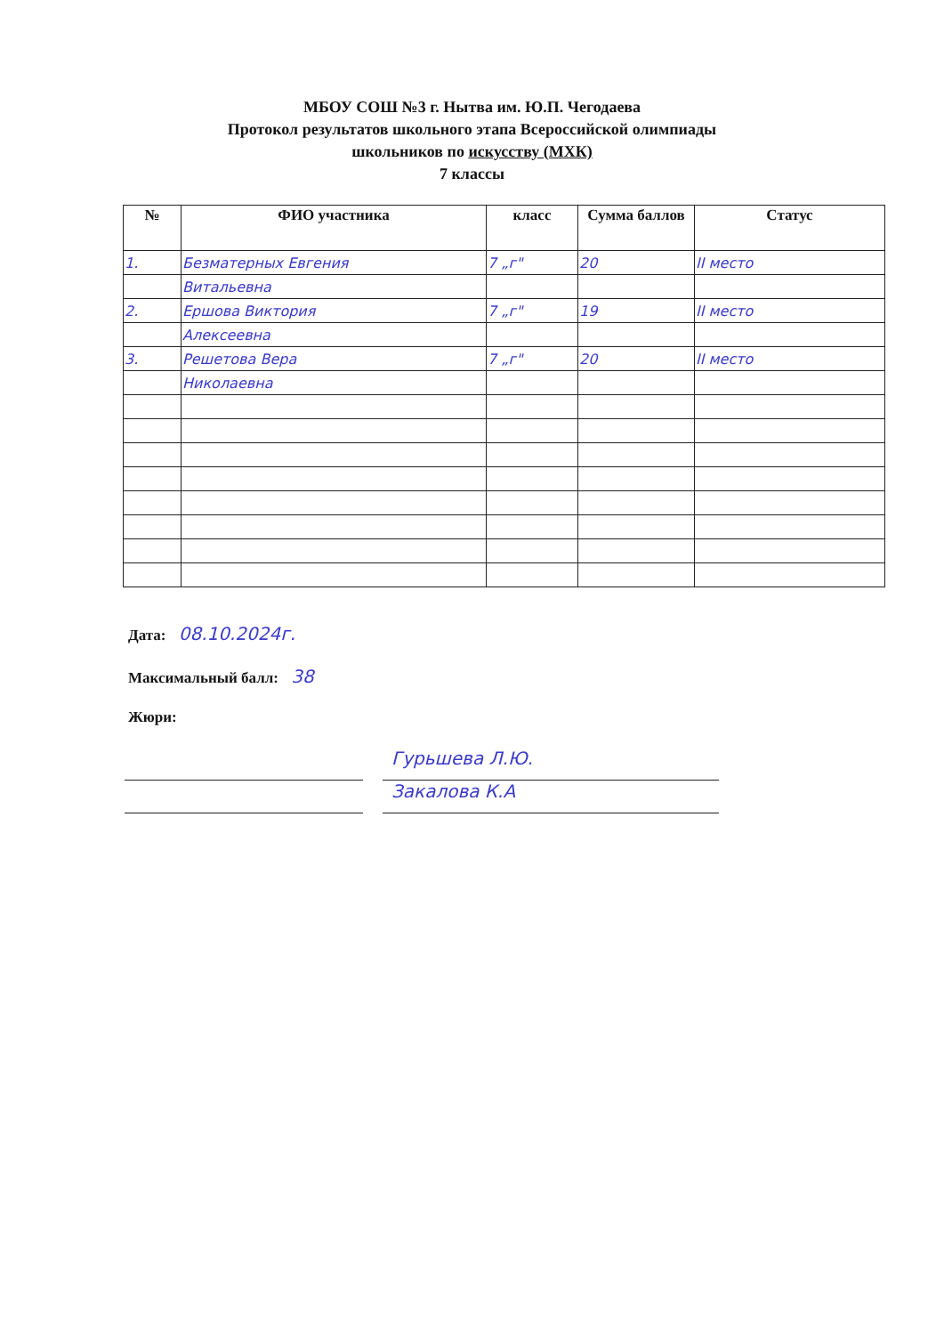МБОУ СОШ №3 г. Нытва им. Ю.П. Чегодаева
Протокол результатов школьного этапа Всероссийской олимпиады
школьников по искусству (МХК)
7 классы
| № | ФИО участника | класс | Сумма баллов | Статус |
| --- | --- | --- | --- | --- |
| 1. | Безматерных Евгения | 7 „г" | 20 | II место |
| | Витальевна | | | |
| 2. | Ершова Виктория | 7 „г" | 19 | II место |
| | Алексеевна | | | |
| 3. | Решетова Вера | 7 „г" | 20 | II место |
| | Николаевна | | | |
Дата: 08.10.2024г.
Максимальный балл: 38
Жюри:
Гурьшева Л.Ю.
Закалова К.А